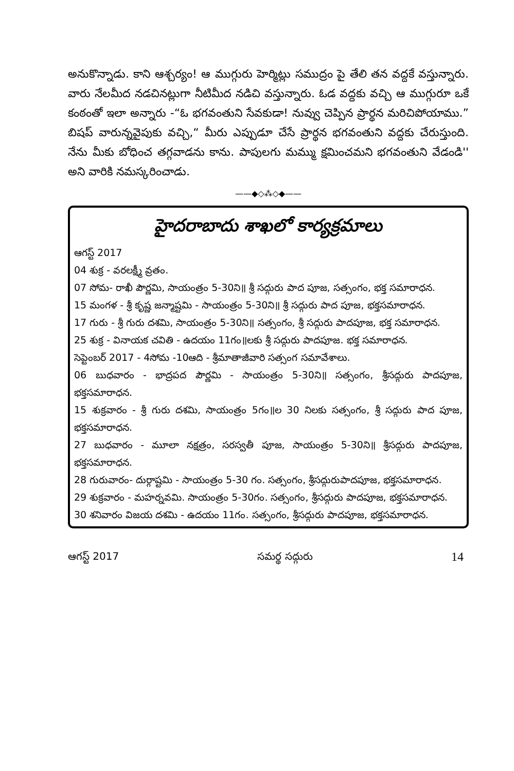అనుకొన్నాడు. కాని ఆశ్చర్యం! ఆ ముగ్గురు హెర్మిట్లు సముద్రం పై తేలి తన వద్దకే వస్తున్నారు. వారు నేలమీద నడచినట్లుగా నీటిమీద నడిచి వస్తున్నారు. ఓడ వద్దకు వచ్చి ఆ ముగ్గురూ ఒకే కంఠంతో ఇలా అన్నారు -“ఓ భగవంతుని సేవకుడా! నువ్వు చెప్పిన ప్రార్థన మరిచిపోయాము.” బిషప్ వారున్నవైపుకు వచ్చి,“ మీరు ఎప్పుడూ చేసే ప్రార్థన భగవంతుని వద్దకు చేరుస్తుంది. నేను మీకు బోధించ తగ్గవాడను కాను. పాపులగు మమ్ము క్షమించమని భగవంతుని వేడండి'' అని వారికి నమస్కరించాడు.
——◆◇⁂◇◆——
హైదరాబాదు శాఖలో కార్యక్రమాలు
ఆగస్ట్ 2017
04 శుక్ర - వరలక్ష్మీ వ్రతం.
07 సోమ- రాఖీ పౌర్ణమి, సాయంత్రం 5-30ని॥ శ్రీ సద్గురు పాద పూజ, సత్సంగం, భక్త సమారాధన.
15 మంగళ - శ్రీ కృష్ణ జన్మాష్టమి - సాయంత్రం 5-30ని॥ శ్రీ సద్గురు పాద పూజ, భక్తసమారాధన.
17 గురు - శ్రీ గురు దశమి, సాయంత్రం 5-30ని॥ సత్సంగం, శ్రీ సద్గురు పాదపూజ, భక్త సమారాధన.
25 శుక్ర - వినాయక చవితి - ఉదయం 11గం॥లకు శ్రీ సద్గురు పాదపూజ. భక్త సమారాధన.
సెప్టెంబర్ 2017 - 4సోమ -10ఆది - శ్రీమాతాజీవారి సత్సంగ సమావేశాలు.
06 బుధవారం - భాద్రపద పౌర్ణమి - సాయంత్రం 5-30ని॥ సత్సంగం, శ్రీసద్గురు పాదపూజ, భక్తసమారాధన.
15 శుక్రవారం - శ్రీ గురు దశమి, సాయంత్రం 5గం॥ల 30 నిలకు సత్సంగం, శ్రీ సద్గురు పాద పూజ, భక్తసమారాధన.
27 బుధవారం - మూలా నక్షత్రం, సరస్వతీ పూజ, సాయంత్రం 5-30ని॥ శ్రీసద్గురు పాదపూజ, భక్తసమారాధన.
28 గురువారం- దుర్గాష్టమి - సాయంత్రం 5-30 గం. సత్సంగం, శ్రీసద్గురుపాదపూజ, భక్తసమారాధన.
29 శుక్రవారం - మహర్నవమి. సాయంత్రం 5-30గం. సత్సంగం, శ్రీసద్గురు పాదపూజ, భక్తసమారాధన.
30 శనివారం విజయ దశమి - ఉదయం 11గం. సత్సంగం, శ్రీసద్గురు పాదపూజ, భక్తసమారాధన.
ఆగస్ట్ 2017 సమర్థ సద్గురు 14